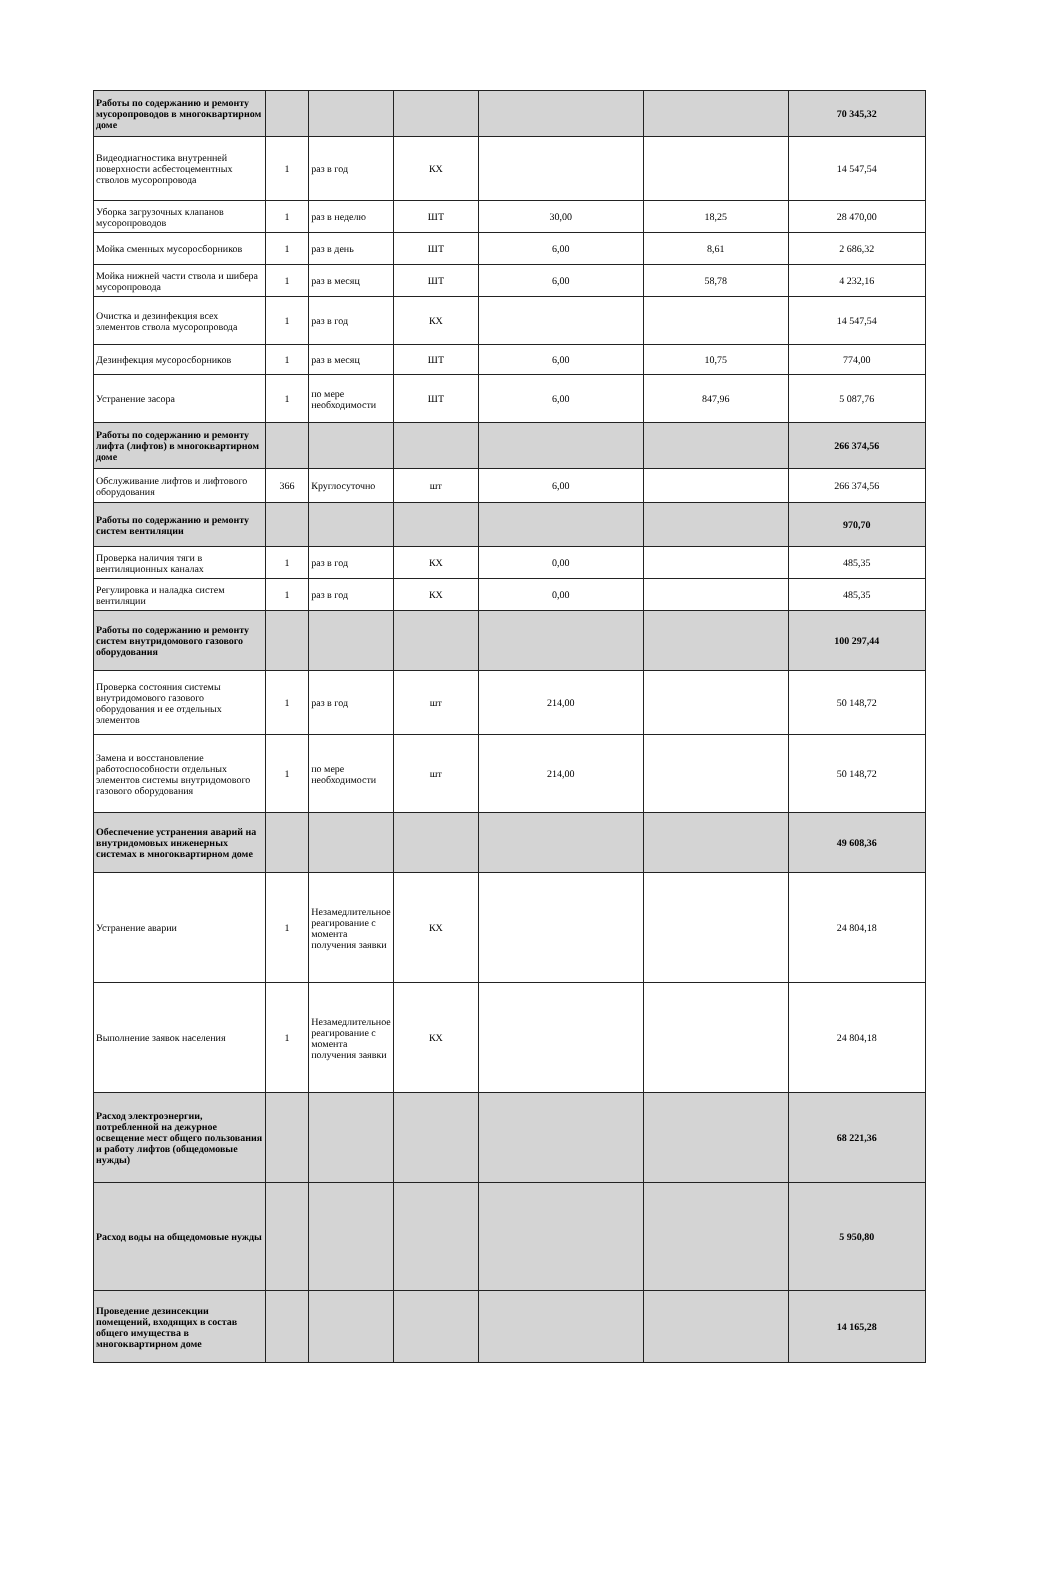| Работы по содержанию и ремонту мусоропроводов в многоквартирном доме | | | | | | 70 345,32 |
| Видеодиагностика внутренней поверхности асбестоцементных стволов мусоропровода | 1 | раз в год | КХ | | | 14 547,54 |
| Уборка загрузочных клапанов мусоропроводов | 1 | раз в неделю | ШТ | 30,00 | 18,25 | 28 470,00 |
| Мойка сменных мусоросборников | 1 | раз в день | ШТ | 6,00 | 8,61 | 2 686,32 |
| Мойка нижней части ствола и шибера мусоропровода | 1 | раз в месяц | ШТ | 6,00 | 58,78 | 4 232,16 |
| Очистка и дезинфекция всех элементов ствола мусоропровода | 1 | раз в год | КХ | | | 14 547,54 |
| Дезинфекция мусоросборников | 1 | раз в месяц | ШТ | 6,00 | 10,75 | 774,00 |
| Устранение засора | 1 | по мере необходимости | ШТ | 6,00 | 847,96 | 5 087,76 |
| Работы по содержанию и ремонту лифта (лифтов) в многоквартирном доме | | | | | | 266 374,56 |
| Обслуживание лифтов и лифтового оборудования | 366 | Круглосуточно | шт | 6,00 | | 266 374,56 |
| Работы по содержанию и ремонту систем вентиляции | | | | | | 970,70 |
| Проверка наличия тяги в вентиляционных каналах | 1 | раз в год | КХ | 0,00 | | 485,35 |
| Регулировка и наладка систем вентиляции | 1 | раз в год | КХ | 0,00 | | 485,35 |
| Работы по содержанию и ремонту систем внутридомового газового оборудования | | | | | | 100 297,44 |
| Проверка состояния системы внутридомового газового оборудования и ее отдельных элементов | 1 | раз в год | шт | 214,00 | | 50 148,72 |
| Замена и восстановление работоспособности отдельных элементов системы внутридомового газового оборудования | 1 | по мере необходимости | шт | 214,00 | | 50 148,72 |
| Обеспечение устранения аварий на внутридомовых инженерных системах в многоквартирном доме | | | | | | 49 608,36 |
| Устранение аварии | 1 | Незамедлительное реагирование с момента получения заявки | КХ | | | 24 804,18 |
| Выполнение заявок населения | 1 | Незамедлительное реагирование с момента получения заявки | КХ | | | 24 804,18 |
| Расход электроэнергии, потребленной на дежурное освещение мест общего пользования и работу лифтов (общедомовые нужды) | | | | | | 68 221,36 |
| Расход воды на общедомовые нужды | | | | | | 5 950,80 |
| Проведение дезинсекции помещений, входящих в состав общего имущества в многоквартирном доме | | | | | | 14 165,28 |